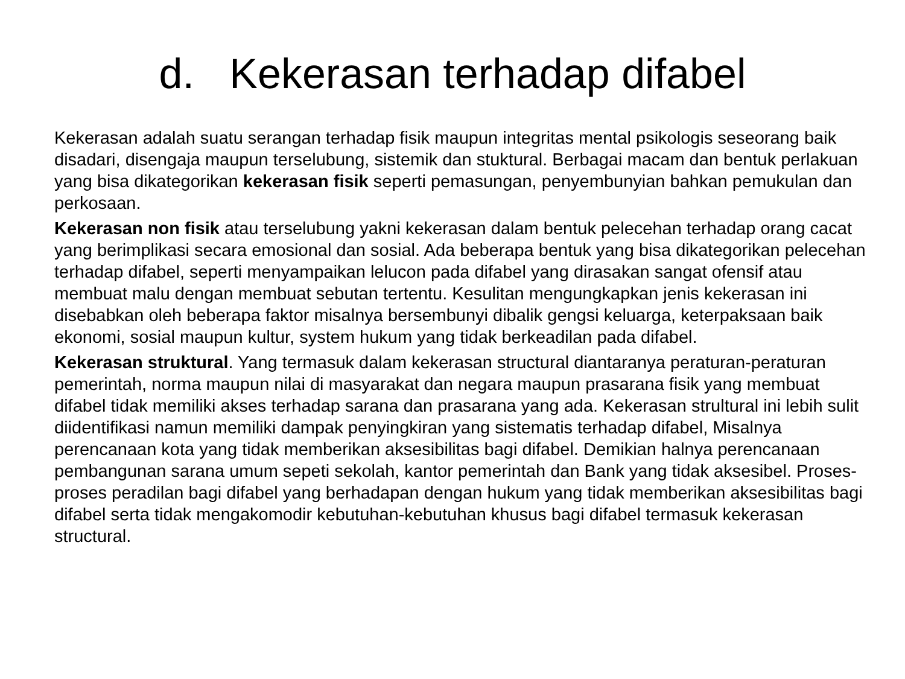d. Kekerasan terhadap difabel
Kekerasan adalah suatu serangan terhadap fisik maupun integritas mental psikologis seseorang baik disadari, disengaja maupun terselubung, sistemik dan stuktural. Berbagai macam dan bentuk perlakuan yang bisa dikategorikan kekerasan fisik seperti pemasungan, penyembunyian bahkan pemukulan dan perkosaan.
Kekerasan non fisik atau terselubung yakni kekerasan dalam bentuk pelecehan terhadap orang cacat yang berimplikasi secara emosional dan sosial. Ada beberapa bentuk yang bisa dikategorikan pelecehan terhadap difabel, seperti menyampaikan lelucon pada difabel yang dirasakan sangat ofensif atau membuat malu dengan membuat sebutan tertentu. Kesulitan mengungkapkan jenis kekerasan ini disebabkan oleh beberapa faktor misalnya bersembunyi dibalik gengsi keluarga, keterpaksaan baik ekonomi, sosial maupun kultur, system hukum yang tidak berkeadilan pada difabel.
Kekerasan struktural. Yang termasuk dalam kekerasan structural diantaranya peraturan-peraturan pemerintah, norma maupun nilai di masyarakat dan negara maupun prasarana fisik yang membuat difabel tidak memiliki akses terhadap sarana dan prasarana yang ada. Kekerasan strultural ini lebih sulit diidentifikasi namun memiliki dampak penyingkiran yang sistematis terhadap difabel, Misalnya perencanaan kota yang tidak memberikan aksesibilitas bagi difabel. Demikian halnya perencanaan pembangunan sarana umum sepeti sekolah, kantor pemerintah dan Bank yang tidak aksesibel. Proses-proses peradilan bagi difabel yang berhadapan dengan hukum yang tidak memberikan aksesibilitas bagi difabel serta tidak mengakomodir kebutuhan-kebutuhan khusus bagi difabel termasuk kekerasan structural.